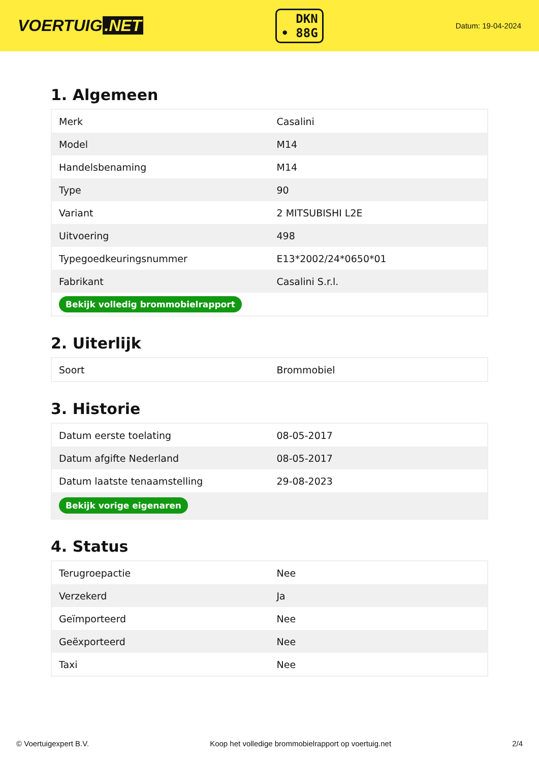VOERTUIG.NET
DKN
• 88G
Datum: 19-04-2024
1. Algemeen
| Merk | Casalini |
| Model | M14 |
| Handelsbenaming | M14 |
| Type | 90 |
| Variant | 2 MITSUBISHI L2E |
| Uitvoering | 498 |
| Typegoedkeuringsnummer | E13*2002/24*0650*01 |
| Fabrikant | Casalini S.r.l. |
| Bekijk volledig brommobielrapport | |
2. Uiterlijk
| Soort | Brommobiel |
3. Historie
| Datum eerste toelating | 08-05-2017 |
| Datum afgifte Nederland | 08-05-2017 |
| Datum laatste tenaamstelling | 29-08-2023 |
| Bekijk vorige eigenaren | |
4. Status
| Terugroepactie | Nee |
| Verzekerd | Ja |
| Geïmporteerd | Nee |
| Geëxporteerd | Nee |
| Taxi | Nee |
© Voertuigexpert B.V. Koop het volledige brommobielrapport op voertuig.net 2/4